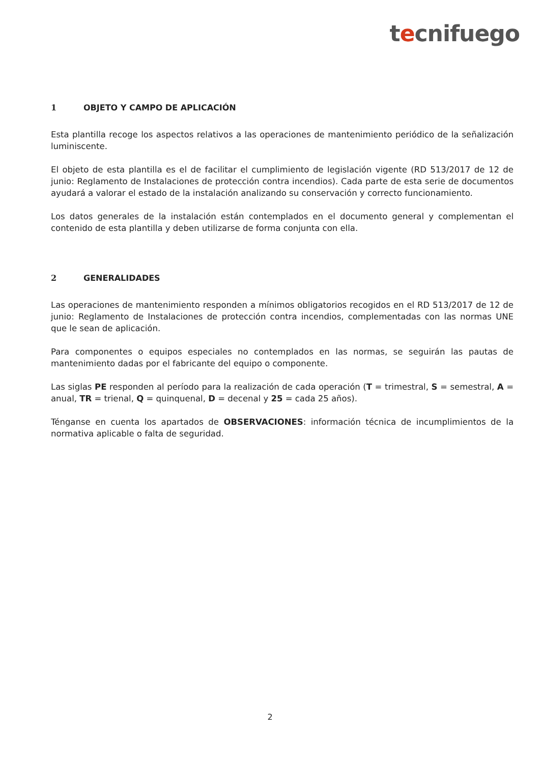tecnifuego
1 OBJETO Y CAMPO DE APLICACIÓN
Esta plantilla recoge los aspectos relativos a las operaciones de mantenimiento periódico de la señalización luminiscente.
El objeto de esta plantilla es el de facilitar el cumplimiento de legislación vigente (RD 513/2017 de 12 de junio: Reglamento de Instalaciones de protección contra incendios). Cada parte de esta serie de documentos ayudará a valorar el estado de la instalación analizando su conservación y correcto funcionamiento.
Los datos generales de la instalación están contemplados en el documento general y complementan el contenido de esta plantilla y deben utilizarse de forma conjunta con ella.
2 GENERALIDADES
Las operaciones de mantenimiento responden a mínimos obligatorios recogidos en el RD 513/2017 de 12 de junio: Reglamento de Instalaciones de protección contra incendios, complementadas con las normas UNE que le sean de aplicación.
Para componentes o equipos especiales no contemplados en las normas, se seguirán las pautas de mantenimiento dadas por el fabricante del equipo o componente.
Las siglas PE responden al período para la realización de cada operación (T = trimestral, S = semestral, A = anual, TR = trienal, Q = quinquenal, D = decenal y 25 = cada 25 años).
Ténganse en cuenta los apartados de OBSERVACIONES: información técnica de incumplimientos de la normativa aplicable o falta de seguridad.
2